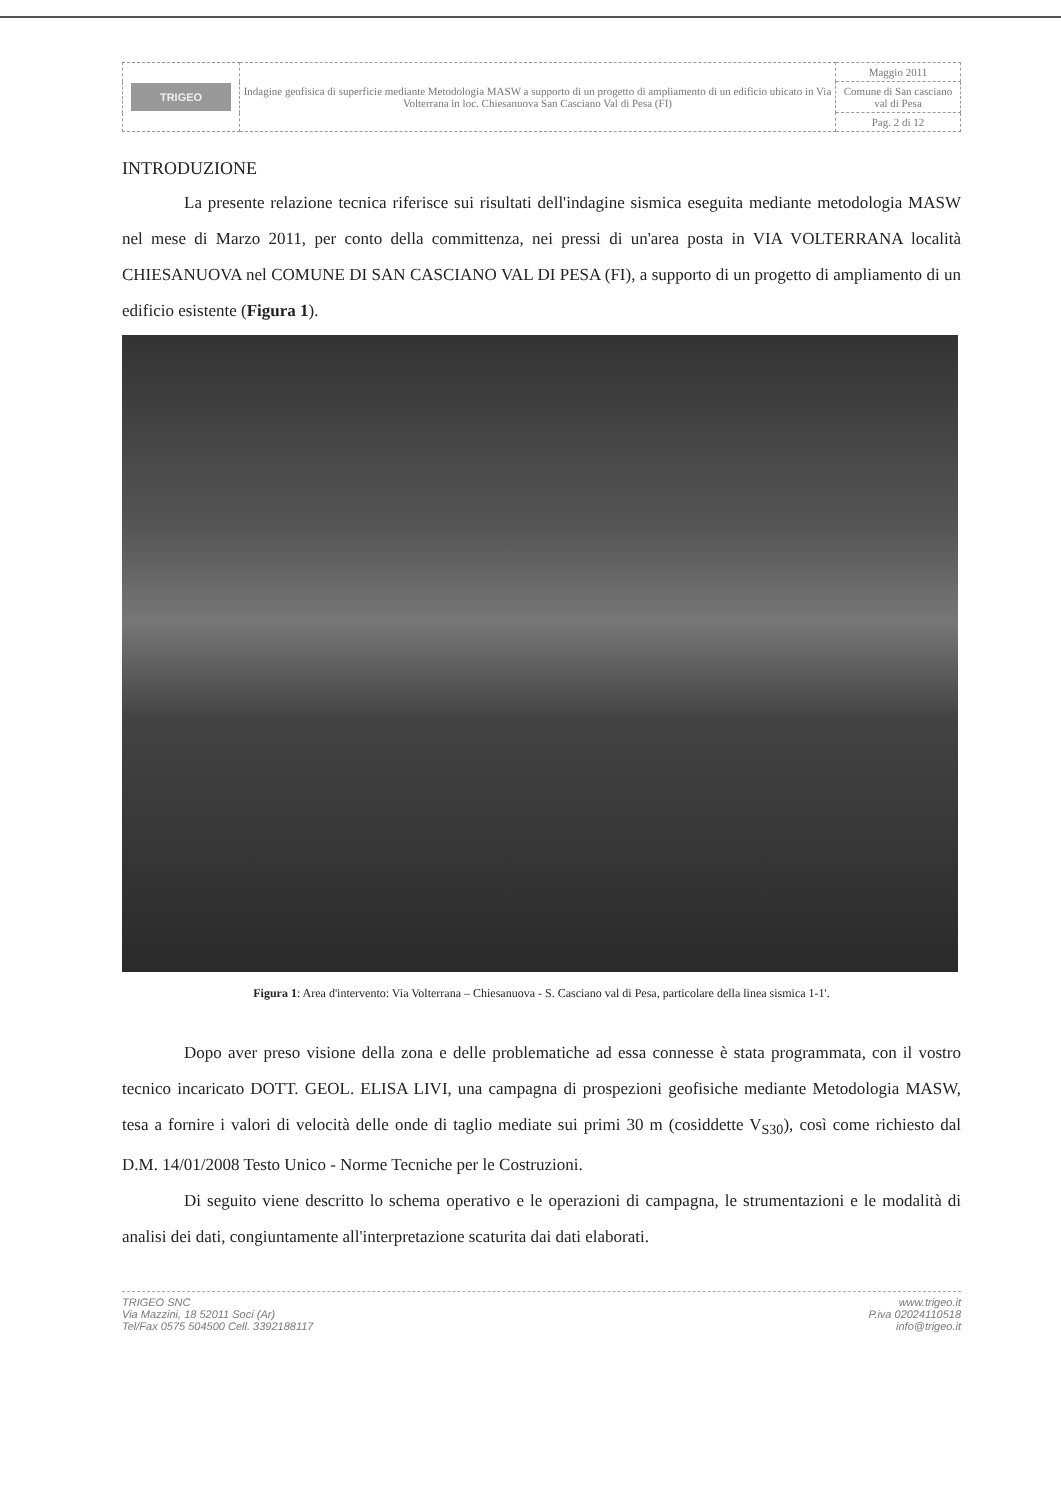| TRIGEO | Indagine geofisica di superficie mediante Metodologia MASW a supporto di un progetto di ampliamento di un edificio ubicato in Via Volterrana in loc. Chiesanuova San Casciano Val di Pesa (FI) | Maggio 2011 |
| | | Comune di San casciano val di Pesa |
| | | Pag. 2 di 12 |
INTRODUZIONE
La presente relazione tecnica riferisce sui risultati dell'indagine sismica eseguita mediante metodologia MASW nel mese di Marzo 2011, per conto della committenza, nei pressi di un'area posta in VIA VOLTERRANA località CHIESANUOVA nel COMUNE DI SAN CASCIANO VAL DI PESA (FI), a supporto di un progetto di ampliamento di un edificio esistente (Figura 1).
Figura 1: Area d'intervento: Via Volterrana – Chiesanuova - S. Casciano val di Pesa, particolare della linea sismica 1-1'.
Dopo aver preso visione della zona e delle problematiche ad essa connesse è stata programmata, con il vostro tecnico incaricato DOTT. GEOL. ELISA LIVI, una campagna di prospezioni geofisiche mediante Metodologia MASW, tesa a fornire i valori di velocità delle onde di taglio mediate sui primi 30 m (cosiddette V<sub>S30</sub>), così come richiesto dal D.M. 14/01/2008 Testo Unico - Norme Tecniche per le Costruzioni.
Di seguito viene descritto lo schema operativo e le operazioni di campagna, le strumentazioni e le modalità di analisi dei dati, congiuntamente all'interpretazione scaturita dai dati elaborati.
TRIGEO SNC
Via Mazzini, 18 52011 Soci (Ar)
Tel/Fax 0575 504500 Cell. 3392188117
www.trigeo.it
P.iva 02024110518
info@trigeo.it